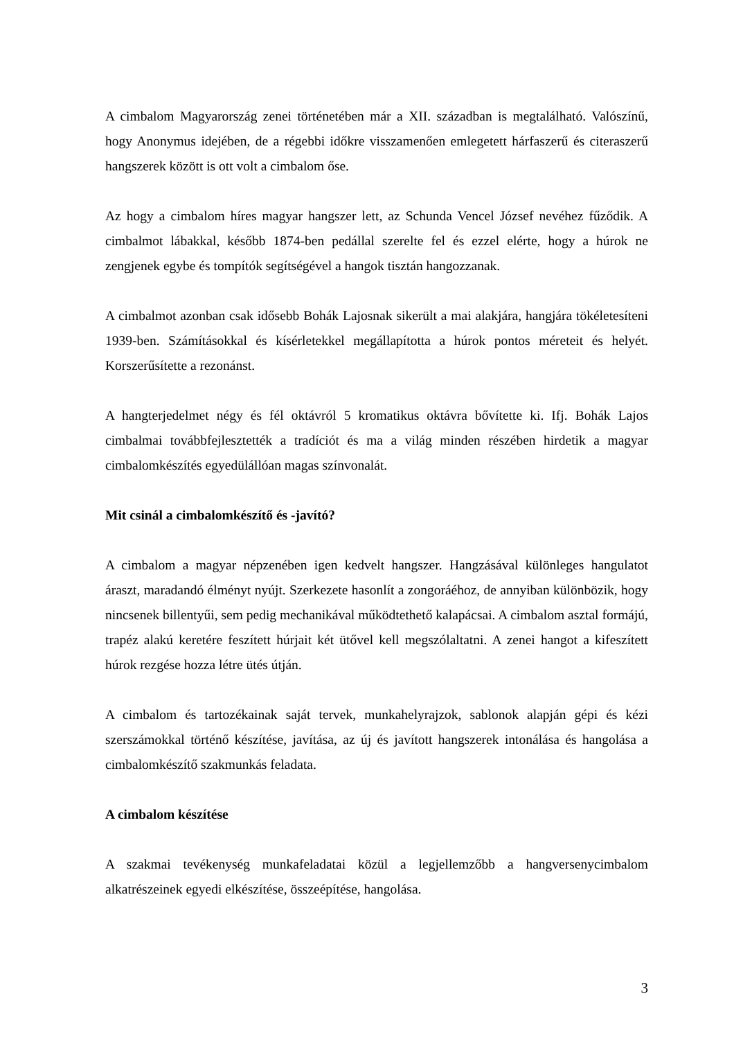A cimbalom Magyarország zenei történetében már a XII. században is megtalálható. Valószínű, hogy Anonymus idejében, de a régebbi időkre visszamenően emlegetett hárfaszerű és citeraszerű hangszerek között is ott volt a cimbalom őse.
Az hogy a cimbalom híres magyar hangszer lett, az Schunda Vencel József nevéhez fűződik. A cimbalmot lábakkal, később 1874-ben pedállal szerelte fel és ezzel elérte, hogy a húrok ne zengjenek egybe és tompítók segítségével a hangok tisztán hangozzanak.
A cimbalmot azonban csak idősebb Bohák Lajosnak sikerült a mai alakjára, hangjára tökéletesíteni 1939-ben. Számításokkal és kísérletekkel megállapította a húrok pontos méreteit és helyét. Korszerűsítette a rezonánst.
A hangterjedelmet négy és fél oktávról 5 kromatikus oktávra bővítette ki. Ifj. Bohák Lajos cimbalmai továbbfejlesztették a tradíciót és ma a világ minden részében hirdetik a magyar cimbalomkészítés egyedülállóan magas színvonalát.
Mit csinál a cimbalomkészítő és -javító?
A cimbalom a magyar népzenében igen kedvelt hangszer. Hangzásával különleges hangulatot áraszt, maradandó élményt nyújt. Szerkezete hasonlít a zongoráéhoz, de annyiban különbözik, hogy nincsenek billentyűi, sem pedig mechanikával működtethető kalapácsai. A cimbalom asztal formájú, trapéz alakú keretére feszített húrjait két ütővel kell megszólaltatni. A zenei hangot a kifeszített húrok rezgése hozza létre ütés útján.
A cimbalom és tartozékainak saját tervek, munkahelyrajzok, sablonok alapján gépi és kézi szerszámokkal történő készítése, javítása, az új és javított hangszerek intonálása és hangolása a cimbalomkészítő szakmunkás feladata.
A cimbalom készítése
A szakmai tevékenység munkafeladatai közül a legjellemzőbb a hangversenycimbalom alkatrészeinek egyedi elkészítése, összeépítése, hangolása.
3